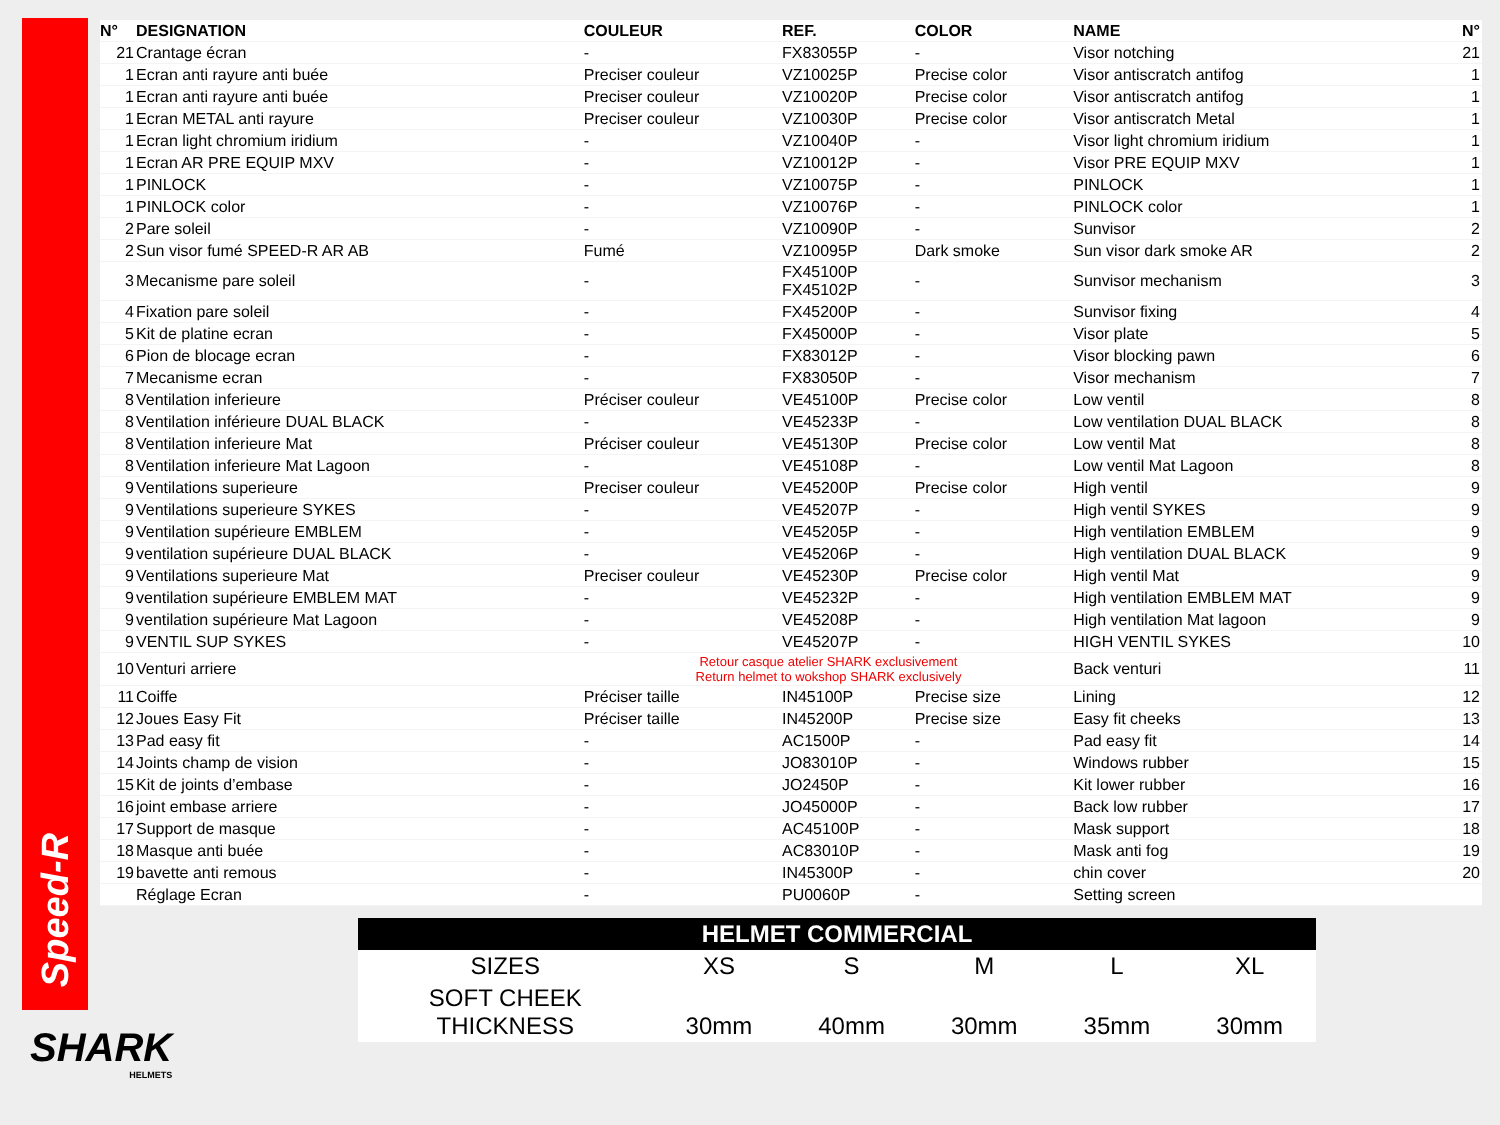Speed-R
| N° | DESIGNATION | COULEUR | REF. | COLOR | NAME | N° |
| --- | --- | --- | --- | --- | --- | --- |
| 21 | Crantage écran | - | FX83055P | - | Visor notching | 21 |
| 1 | Ecran anti rayure anti buée | Preciser couleur | VZ10025P | Precise color | Visor antiscratch antifog | 1 |
| 1 | Ecran anti rayure anti buée | Preciser couleur | VZ10020P | Precise color | Visor antiscratch antifog | 1 |
| 1 | Ecran METAL anti rayure | Preciser couleur | VZ10030P | Precise color | Visor antiscratch Metal | 1 |
| 1 | Ecran light chromium iridium | - | VZ10040P | - | Visor light chromium iridium | 1 |
| 1 | Ecran AR PRE EQUIP MXV | - | VZ10012P | - | Visor PRE EQUIP MXV | 1 |
| 1 | PINLOCK | - | VZ10075P | - | PINLOCK | 1 |
| 1 | PINLOCK color | - | VZ10076P | - | PINLOCK color | 1 |
| 2 | Pare soleil | - | VZ10090P | - | Sunvisor | 2 |
| 2 | Sun visor fumé SPEED-R AR AB | Fumé | VZ10095P | Dark smoke | Sun visor dark smoke AR | 2 |
| 3 | Mecanisme pare soleil | - | FX45100P FX45102P | - | Sunvisor mechanism | 3 |
| 4 | Fixation pare soleil | - | FX45200P | - | Sunvisor fixing | 4 |
| 5 | Kit de platine ecran | - | FX45000P | - | Visor plate | 5 |
| 6 | Pion de blocage ecran | - | FX83012P | - | Visor blocking pawn | 6 |
| 7 | Mecanisme ecran | - | FX83050P | - | Visor mechanism | 7 |
| 8 | Ventilation inferieure | Préciser couleur | VE45100P | Precise color | Low ventil | 8 |
| 8 | Ventilation inférieure DUAL BLACK | - | VE45233P | - | Low ventilation DUAL BLACK | 8 |
| 8 | Ventilation inferieure Mat | Préciser couleur | VE45130P | Precise color | Low ventil Mat | 8 |
| 8 | Ventilation inferieure Mat Lagoon | - | VE45108P | - | Low ventil Mat Lagoon | 8 |
| 9 | Ventilations superieure | Preciser couleur | VE45200P | Precise color | High ventil | 9 |
| 9 | Ventilations superieure SYKES | - | VE45207P | - | High ventil SYKES | 9 |
| 9 | Ventilation supérieure EMBLEM | - | VE45205P | - | High ventilation EMBLEM | 9 |
| 9 | ventilation supérieure DUAL BLACK | - | VE45206P | - | High ventilation DUAL BLACK | 9 |
| 9 | Ventilations superieure Mat | Preciser couleur | VE45230P | Precise color | High ventil Mat | 9 |
| 9 | ventilation supérieure EMBLEM MAT | - | VE45232P | - | High ventilation EMBLEM MAT | 9 |
| 9 | ventilation supérieure Mat Lagoon | - | VE45208P | - | High ventilation Mat lagoon | 9 |
| 9 | VENTIL SUP SYKES | - | VE45207P | - | HIGH VENTIL SYKES | 10 |
| 10 | Venturi arriere | Retour casque atelier SHARK exclusivement Return helmet to wokshop SHARK exclusively | | | Back venturi | 11 |
| 11 | Coiffe | Préciser taille | IN45100P | Precise size | Lining | 12 |
| 12 | Joues Easy Fit | Préciser taille | IN45200P | Precise size | Easy fit cheeks | 13 |
| 13 | Pad easy fit | - | AC1500P | - | Pad easy fit | 14 |
| 14 | Joints champ de vision | - | JO83010P | - | Windows rubber | 15 |
| 15 | Kit de joints d’embase | - | JO2450P | - | Kit lower rubber | 16 |
| 16 | joint embase arriere | - | JO45000P | - | Back low rubber | 17 |
| 17 | Support de masque | - | AC45100P | - | Mask support | 18 |
| 18 | Masque anti buée | - | AC83010P | - | Mask anti fog | 19 |
| 19 | bavette anti remous | - | IN45300P | - | chin cover | 20 |
| | Réglage Ecran | - | PU0060P | - | Setting screen | |
| HELMET COMMERCIAL | | | | | |
| --- | --- | --- | --- | --- | --- |
| SIZES | XS | S | M | L | XL |
| SOFT CHEEK THICKNESS | 30mm | 40mm | 30mm | 35mm | 30mm |
SHARK
HELMETS